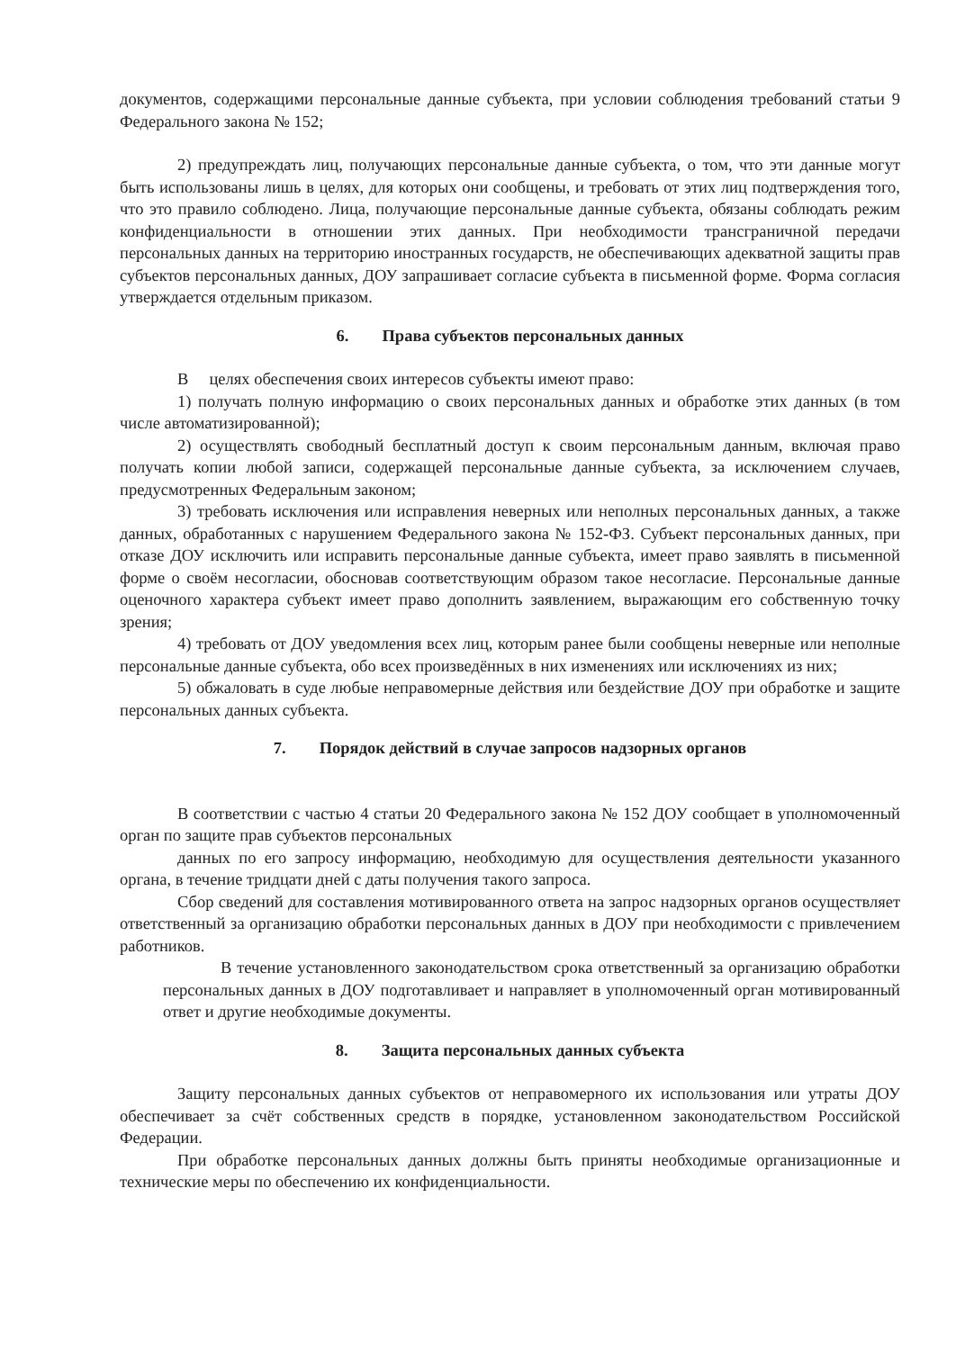документов, содержащими персональные данные субъекта, при условии соблюдения требований статьи 9 Федерального закона № 152;
2) предупреждать лиц, получающих персональные данные субъекта, о том, что эти данные могут быть использованы лишь в целях, для которых они сообщены, и требовать от этих лиц подтверждения того, что это правило соблюдено. Лица, получающие персональные данные субъекта, обязаны соблюдать режим конфиденциальности в отношении этих данных. При необходимости трансграничной передачи персональных данных на территорию иностранных государств, не обеспечивающих адекватной защиты прав субъектов персональных данных, ДОУ запрашивает согласие субъекта в письменной форме. Форма согласия утверждается отдельным приказом.
6. Права субъектов персональных данных
В целях обеспечения своих интересов субъекты имеют право:
1) получать полную информацию о своих персональных данных и обработке этих данных (в том числе автоматизированной);
2) осуществлять свободный бесплатный доступ к своим персональным данным, включая право получать копии любой записи, содержащей персональные данные субъекта, за исключением случаев, предусмотренных Федеральным законом;
3) требовать исключения или исправления неверных или неполных персональных данных, а также данных, обработанных с нарушением Федерального закона № 152-ФЗ. Субъект персональных данных, при отказе ДОУ исключить или исправить персональные данные субъекта, имеет право заявлять в письменной форме о своём несогласии, обосновав соответствующим образом такое несогласие. Персональные данные оценочного характера субъект имеет право дополнить заявлением, выражающим его собственную точку зрения;
4) требовать от ДОУ уведомления всех лиц, которым ранее были сообщены неверные или неполные персональные данные субъекта, обо всех произведённых в них изменениях или исключениях из них;
5) обжаловать в суде любые неправомерные действия или бездействие ДОУ при обработке и защите персональных данных субъекта.
7. Порядок действий в случае запросов надзорных органов
В соответствии с частью 4 статьи 20 Федерального закона № 152 ДОУ сообщает в уполномоченный орган по защите прав субъектов персональных
данных по его запросу информацию, необходимую для осуществления деятельности указанного органа, в течение тридцати дней с даты получения такого запроса.
Сбор сведений для составления мотивированного ответа на запрос надзорных органов осуществляет ответственный за организацию обработки персональных данных в ДОУ при необходимости с привлечением работников.
В течение установленного законодательством срока ответственный за организацию обработки персональных данных в ДОУ подготавливает и направляет в уполномоченный орган мотивированный ответ и другие необходимые документы.
8. Защита персональных данных субъекта
Защиту персональных данных субъектов от неправомерного их использования или утраты ДОУ обеспечивает за счёт собственных средств в порядке, установленном законодательством Российской Федерации.
При обработке персональных данных должны быть приняты необходимые организационные и технические меры по обеспечению их конфиденциальности.